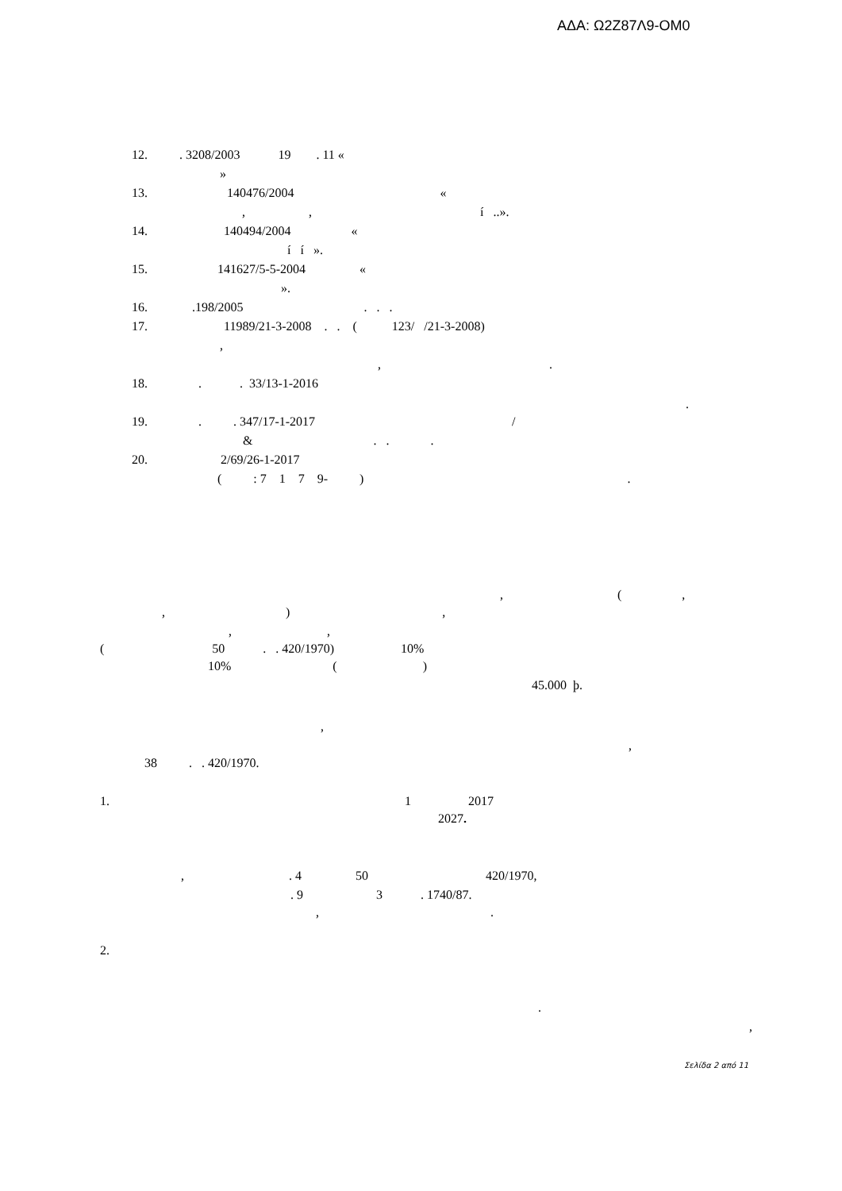ΑΔΑ: Ω2Ζ87Λ9-ΟΜ0
12. . 3208/2003 19 . 11 «
»
13. 140476/2004 «
, , í ..».
14. 140494/2004 «
í í ».
15. 141627/5-5-2004 «
».
16. .198/2005 . . .
17. 11989/21-3-2008 . . ( 123/ /21-3-2008)
,
, .
18. . . 33/13-1-2016
.
19. . . 347/17-1-2017 /
& . . .
20. 2/69/26-1-2017
( : 7 1 7 9- ) .
, ( ,
, ) ,
, ,
( 50 . . 420/1970) 10%
10% ( )
45.000 þ.
,
,
38 . . 420/1970.
1. 1 2017
2027.
, . 4 50 420/1970,
. 9 3 . 1740/87.
, .
2.
.
,
Σελίδα 2 από 11